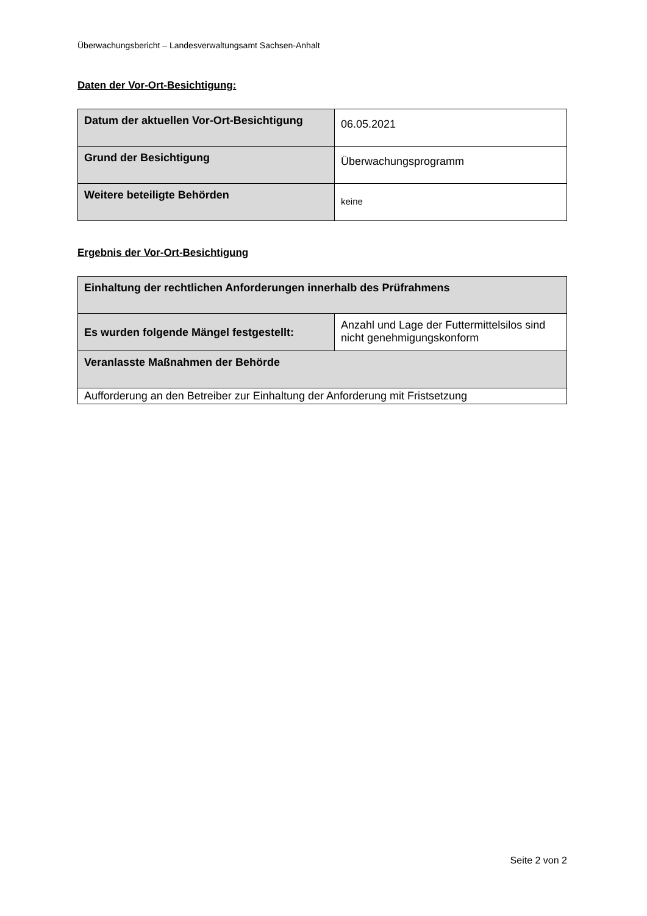Überwachungsbericht – Landesverwaltungsamt Sachsen-Anhalt
Daten der Vor-Ort-Besichtigung:
| Datum der aktuellen Vor-Ort-Besichtigung | 06.05.2021 |
| Grund der Besichtigung | Überwachungsprogramm |
| Weitere beteiligte Behörden | keine |
Ergebnis der Vor-Ort-Besichtigung
| Einhaltung der rechtlichen Anforderungen innerhalb des Prüfrahmens | |
| Es wurden folgende Mängel festgestellt: | Anzahl und Lage der Futtermittelsilos sind nicht genehmigungskonform |
| Veranlasste Maßnahmen der Behörde | |
| Aufforderung an den Betreiber zur Einhaltung der Anforderung mit Fristsetzung | |
Seite 2 von 2